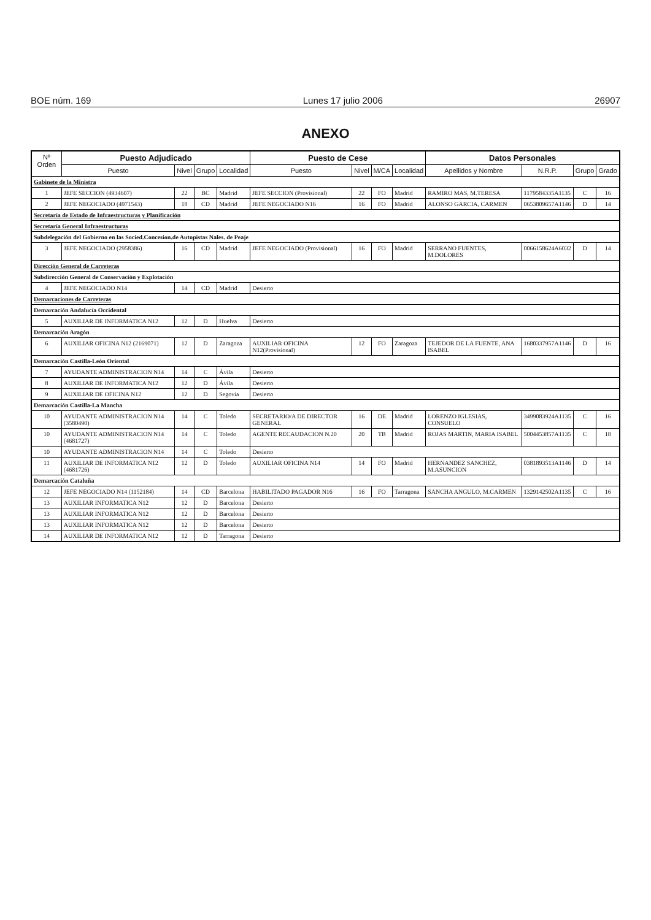BOE núm. 169 Lunes 17 julio 2006 26907
ANEXO
| Nº Orden | Puesto Adjudicado | | | | Puesto de Cese | | | | Datos Personales | | | |
| --- | --- | --- | --- | --- | --- | --- | --- | --- | --- | --- | --- | --- |
| | Puesto | Nivel | Grupo | Localidad | Puesto | Nivel | M/CA | Localidad | Apellidos y Nombre | N.R.P. | Grupo | Grado |
| Gabinete de la Ministra | | | | | | | | | | | | |
| 1 | JEFE SECCION (4934607) | 22 | BC | Madrid | JEFE SECCION (Provisional) | 22 | FO | Madrid | RAMIRO MAS, M.TERESA | 1179584335A1135 | C | 16 |
| 2 | JEFE NEGOCIADO (4971543) | 18 | CD | Madrid | JEFE NEGOCIADO N16 | 16 | FO | Madrid | ALONSO GARCIA, CARMEN | 0653809657A1146 | D | 14 |
| Secretaría de Estado de Infraestructuras y Planificación | | | | | | | | | | | | |
| Secretaría General Infraestructuras | | | | | | | | | | | | |
| Subdelegación del Gobierno en las Socied.Concesion.de Autopistas Nales. de Peaje | | | | | | | | | | | | |
| 3 | JEFE NEGOCIADO (2958386) | 16 | CD | Madrid | JEFE NEGOCIADO (Provisional) | 16 | FO | Madrid | SERRANO FUENTES, M.DOLORES | 0066158624A6032 | D | 14 |
| Dirección General de Carreteras | | | | | | | | | | | | |
| Subdirección General de Conservación y Explotación | | | | | | | | | | | | |
| 4 | JEFE NEGOCIADO N14 | 14 | CD | Madrid | Desierto | | | | | | | |
| Demarcaciones de Carreteras | | | | | | | | | | | | |
| Demarcación Andalucía Occidental | | | | | | | | | | | | |
| 5 | AUXILIAR DE INFORMATICA N12 | 12 | D | Huelva | Desierto | | | | | | | |
| Demarcación Aragón | | | | | | | | | | | | |
| 6 | AUXILIAR OFICINA N12 (2169071) | 12 | D | Zaragoza | AUXILIAR OFICINA N12(Provisional) | 12 | FO | Zaragoza | TEJEDOR DE LA FUENTE, ANA ISABEL | 1680337957A1146 | D | 16 |
| Demarcación Castilla-León Oriental | | | | | | | | | | | | |
| 7 | AYUDANTE ADMINISTRACION N14 | 14 | C | Ávila | Desierto | | | | | | | |
| 8 | AUXILIAR DE INFORMATICA N12 | 12 | D | Ávila | Desierto | | | | | | | |
| 9 | AUXILIAR DE OFICINA N12 | 12 | D | Segovia | Desierto | | | | | | | |
| Demarcación Castilla-La Mancha | | | | | | | | | | | | |
| 10 | AYUDANTE ADMINISTRACION N14 (3580490) | 14 | C | Toledo | SECRETARIO/A DE DIRECTOR GENERAL | 16 | DE | Madrid | LORENZO IGLESIAS, CONSUELO | 3499083924A1135 | C | 16 |
| 10 | AYUDANTE ADMINISTRACION N14 (4681727) | 14 | C | Toledo | AGENTE RECAUDACION N.20 | 20 | TB | Madrid | ROJAS MARTIN, MARIA ISABEL | 5004453857A1135 | C | 18 |
| 10 | AYUDANTE ADMINISTRACION N14 | 14 | C | Toledo | Desierto | | | | | | | |
| 11 | AUXILIAR DE INFORMATICA N12 (4681726) | 12 | D | Toledo | AUXILIAR OFICINA N14 | 14 | FO | Madrid | HERNANDEZ SANCHEZ, M.ASUNCION | 0381893513A1146 | D | 14 |
| Demarcación Cataluña | | | | | | | | | | | | |
| 12 | JEFE NEGOCIADO N14 (1152184) | 14 | CD | Barcelona | HABILITADO PAGADOR N16 | 16 | FO | Tarragona | SANCHA ANGULO, M.CARMEN | 1329142502A1135 | C | 16 |
| 13 | AUXILIAR INFORMATICA N12 | 12 | D | Barcelona | Desierto | | | | | | | |
| 13 | AUXILIAR INFORMATICA N12 | 12 | D | Barcelona | Desierto | | | | | | | |
| 13 | AUXILIAR INFORMATICA N12 | 12 | D | Barcelona | Desierto | | | | | | | |
| 14 | AUXILIAR DE INFORMATICA N12 | 12 | D | Tarragona | Desierto | | | | | | | |